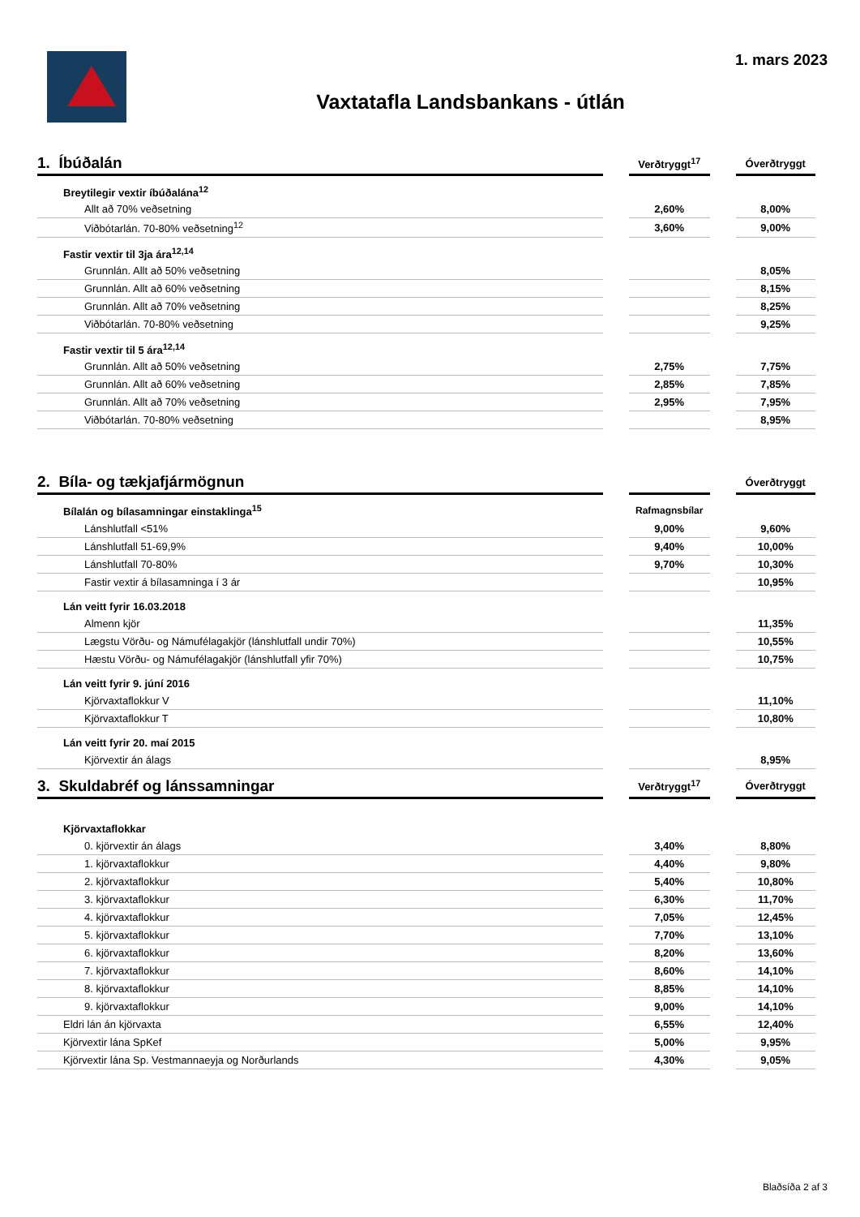1. mars 2023
Vaxtatafla Landsbankans - útlán
| 1. Íbúðalán | | Verðtryggt<sup>17</sup> | | Óverðtryggt |
| --- | --- | --- | --- | --- |
| Breytilegir vextir íbúðalána<sup>12</sup> | | | | |
| Allt að 70% veðsetning | | 2,60% | | 8,00% |
| Viðbótarlán. 70-80% veðsetning<sup>12</sup> | | 3,60% | | 9,00% |
| Fastir vextir til 3ja ára<sup>12,14</sup> | | | | |
| Grunnlán. Allt að 50% veðsetning | | | | 8,05% |
| Grunnlán. Allt að 60% veðsetning | | | | 8,15% |
| Grunnlán. Allt að 70% veðsetning | | | | 8,25% |
| Viðbótarlán. 70-80% veðsetning | | | | 9,25% |
| Fastir vextir til 5 ára<sup>12,14</sup> | | | | |
| Grunnlán. Allt að 50% veðsetning | | 2,75% | | 7,75% |
| Grunnlán. Allt að 60% veðsetning | | 2,85% | | 7,85% |
| Grunnlán. Allt að 70% veðsetning | | 2,95% | | 7,95% |
| Viðbótarlán. 70-80% veðsetning | | | | 8,95% |
| 2. Bíla- og tækjafjármögnun | | | | Óverðtryggt |
| Bílalán og bílasamningar einstaklinga<sup>15</sup> | | Rafmagnsbílar | | |
| Lánshlutfall <51% | | 9,00% | | 9,60% |
| Lánshlutfall 51-69,9% | | 9,40% | | 10,00% |
| Lánshlutfall 70-80% | | 9,70% | | 10,30% |
| Fastir vextir á bílasamninga í 3 ár | | | | 10,95% |
| Lán veitt fyrir 16.03.2018 | | | | |
| Almenn kjör | | | | 11,35% |
| Lægstu Vörðu- og Námufélagakjör (lánshlutfall undir 70%) | | | | 10,55% |
| Hæstu Vörðu- og Námufélagakjör (lánshlutfall yfir 70%) | | | | 10,75% |
| Lán veitt fyrir 9. júní 2016 | | | | |
| Kjörvaxtaflokkur V | | | | 11,10% |
| Kjörvaxtaflokkur T | | | | 10,80% |
| Lán veitt fyrir 20. maí 2015 | | | | |
| Kjörvextir án álags | | | | 8,95% |
| 3. Skuldabréf og lánssamningar | | Verðtryggt<sup>17</sup> | | Óverðtryggt |
| Kjörvaxtaflokkar | | | | |
| 0. kjörvextir án álags | | 3,40% | | 8,80% |
| 1. kjörvaxtaflokkur | | 4,40% | | 9,80% |
| 2. kjörvaxtaflokkur | | 5,40% | | 10,80% |
| 3. kjörvaxtaflokkur | | 6,30% | | 11,70% |
| 4. kjörvaxtaflokkur | | 7,05% | | 12,45% |
| 5. kjörvaxtaflokkur | | 7,70% | | 13,10% |
| 6. kjörvaxtaflokkur | | 8,20% | | 13,60% |
| 7. kjörvaxtaflokkur | | 8,60% | | 14,10% |
| 8. kjörvaxtaflokkur | | 8,85% | | 14,10% |
| 9. kjörvaxtaflokkur | | 9,00% | | 14,10% |
| Eldri lán án kjörvaxta | | 6,55% | | 12,40% |
| Kjörvextir lána SpKef | | 5,00% | | 9,95% |
| Kjörvextir lána Sp. Vestmannaeyja og Norðurlands | | 4,30% | | 9,05% |
Blaðsíða 2 af 3